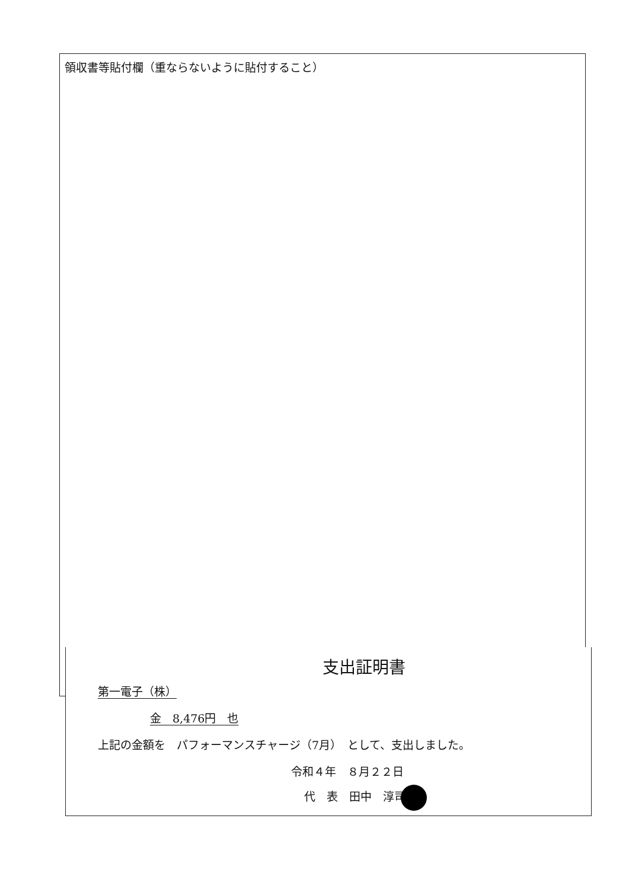領収書等貼付欄（重ならないように貼付すること）
支出証明書
第一電子（株）
金　8,476円　也
上記の金額を　パフォーマンスチャージ（7月）　として、支出しました。
令和４年　８月２２日
代　表　田中　淳司